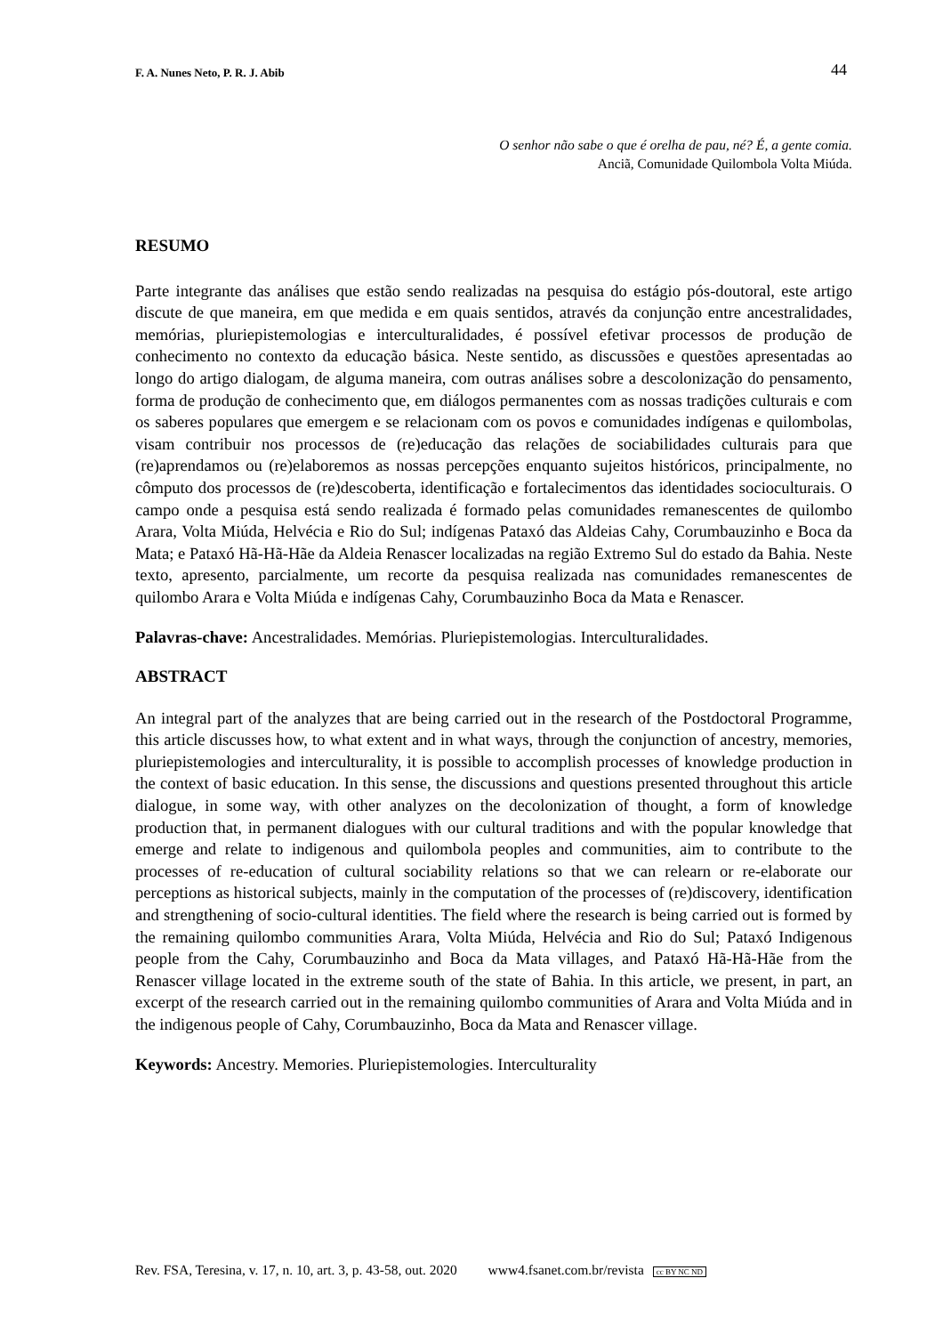F. A. Nunes Neto, P. R. J. Abib 44
O senhor não sabe o que é orelha de pau, né? É, a gente comia.
Anciã, Comunidade Quilombola Volta Miúda.
RESUMO
Parte integrante das análises que estão sendo realizadas na pesquisa do estágio pós-doutoral, este artigo discute de que maneira, em que medida e em quais sentidos, através da conjunção entre ancestralidades, memórias, pluriepistemologias e interculturalidades, é possível efetivar processos de produção de conhecimento no contexto da educação básica. Neste sentido, as discussões e questões apresentadas ao longo do artigo dialogam, de alguma maneira, com outras análises sobre a descolonização do pensamento, forma de produção de conhecimento que, em diálogos permanentes com as nossas tradições culturais e com os saberes populares que emergem e se relacionam com os povos e comunidades indígenas e quilombolas, visam contribuir nos processos de (re)educação das relações de sociabilidades culturais para que (re)aprendamos ou (re)elaboremos as nossas percepções enquanto sujeitos históricos, principalmente, no cômputo dos processos de (re)descoberta, identificação e fortalecimentos das identidades socioculturais. O campo onde a pesquisa está sendo realizada é formado pelas comunidades remanescentes de quilombo Arara, Volta Miúda, Helvécia e Rio do Sul; indígenas Pataxó das Aldeias Cahy, Corumbauzinho e Boca da Mata; e Pataxó Hã-Hã-Hãe da Aldeia Renascer localizadas na região Extremo Sul do estado da Bahia. Neste texto, apresento, parcialmente, um recorte da pesquisa realizada nas comunidades remanescentes de quilombo Arara e Volta Miúda e indígenas Cahy, Corumbauzinho Boca da Mata e Renascer.
Palavras-chave: Ancestralidades. Memórias. Pluriepistemologias. Interculturalidades.
ABSTRACT
An integral part of the analyzes that are being carried out in the research of the Postdoctoral Programme, this article discusses how, to what extent and in what ways, through the conjunction of ancestry, memories, pluriepistemologies and interculturality, it is possible to accomplish processes of knowledge production in the context of basic education. In this sense, the discussions and questions presented throughout this article dialogue, in some way, with other analyzes on the decolonization of thought, a form of knowledge production that, in permanent dialogues with our cultural traditions and with the popular knowledge that emerge and relate to indigenous and quilombola peoples and communities, aim to contribute to the processes of re-education of cultural sociability relations so that we can relearn or re-elaborate our perceptions as historical subjects, mainly in the computation of the processes of (re)discovery, identification and strengthening of socio-cultural identities. The field where the research is being carried out is formed by the remaining quilombo communities Arara, Volta Miúda, Helvécia and Rio do Sul; Pataxó Indigenous people from the Cahy, Corumbauzinho and Boca da Mata villages, and Pataxó Hã-Hã-Hãe from the Renascer village located in the extreme south of the state of Bahia. In this article, we present, in part, an excerpt of the research carried out in the remaining quilombo communities of Arara and Volta Miúda and in the indigenous people of Cahy, Corumbauzinho, Boca da Mata and Renascer village.
Keywords: Ancestry. Memories. Pluriepistemologies. Interculturality
Rev. FSA, Teresina, v. 17, n. 10, art. 3, p. 43-58, out. 2020 www4.fsanet.com.br/revista cc BY NC ND